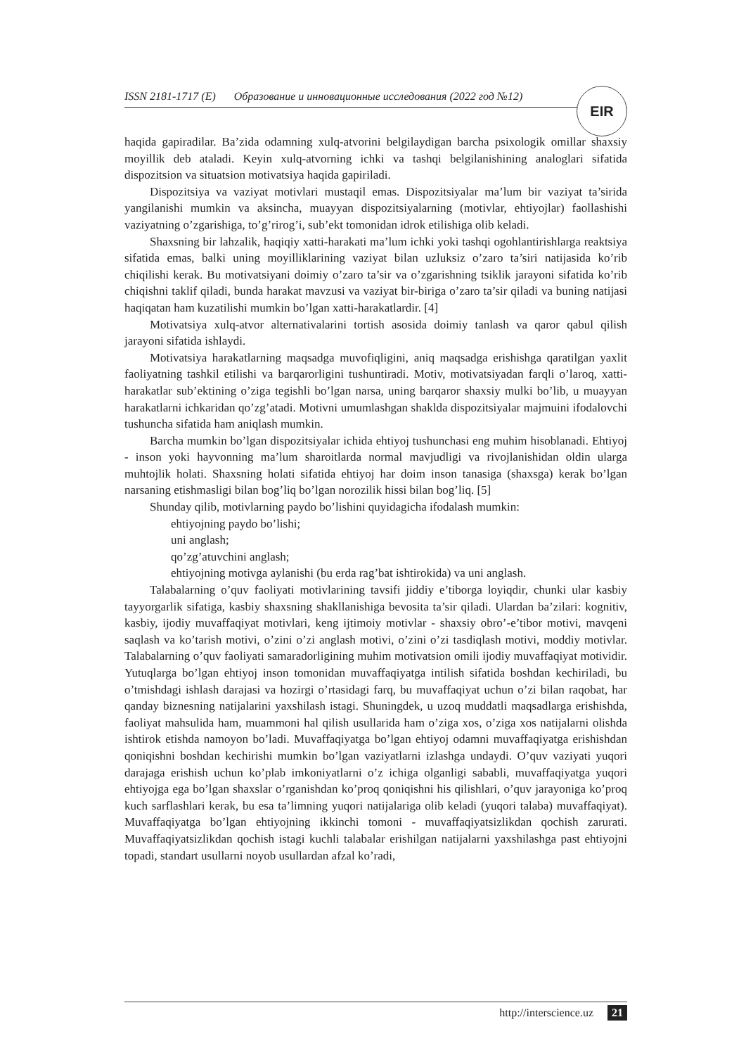ISSN 2181-1717 (E) Образование и инновационные исследования (2022 год №12) EIR
haqida gapiradilar. Ba’zida odamning xulq-atvorini belgilaydigan barcha psixologik omillar shaxsiy moyillik deb ataladi. Keyin xulq-atvorning ichki va tashqi belgilanishining analoglari sifatida dispozitsion va situatsion motivatsiya haqida gapiriladi.
Dispozitsiya va vaziyat motivlari mustaqil emas. Dispozitsiyalar ma’lum bir vaziyat ta’sirida yangilanishi mumkin va aksincha, muayyan dispozitsiyalarning (motivlar, ehtiyojlar) faollashishi vaziyatning o’zgarishiga, to’g’rirog’i, sub’ekt tomonidan idrok etilishiga olib keladi.
Shaxsning bir lahzalik, haqiqiy xatti-harakati ma’lum ichki yoki tashqi ogohlantirishlarga reaktsiya sifatida emas, balki uning moyilliklarining vaziyat bilan uzluksiz o’zaro ta’siri natijasida ko’rib chiqilishi kerak. Bu motivatsiyani doimiy o’zaro ta’sir va o’zgarishning tsiklik jarayoni sifatida ko’rib chiqishni taklif qiladi, bunda harakat mavzusi va vaziyat bir-biriga o’zaro ta’sir qiladi va buning natijasi haqiqatan ham kuzatilishi mumkin bo’lgan xatti-harakatlardir. [4]
Motivatsiya xulq-atvor alternativalarini tortish asosida doimiy tanlash va qaror qabul qilish jarayoni sifatida ishlaydi.
Motivatsiya harakatlarning maqsadga muvofiqligini, aniq maqsadga erishishga qaratilgan yaxlit faoliyatning tashkil etilishi va barqarorligini tushuntiradi. Motiv, motivatsiyadan farqli o’laroq, xatti-harakatlar sub’ektining o’ziga tegishli bo’lgan narsa, uning barqaror shaxsiy mulki bo’lib, u muayyan harakatlarni ichkaridan qo’zg’atadi. Motivni umumlashgan shaklda dispozitsiyalar majmuini ifodalovchi tushuncha sifatida ham aniqlash mumkin.
Barcha mumkin bo’lgan dispozitsiyalar ichida ehtiyoj tushunchasi eng muhim hisoblanadi. Ehtiyoj - inson yoki hayvonning ma’lum sharoitlarda normal mavjudligi va rivojlanishidan oldin ularga muhtojlik holati. Shaxsning holati sifatida ehtiyoj har doim inson tanasiga (shaxsga) kerak bo’lgan narsaning etishmasligi bilan bog’liq bo’lgan norozilik hissi bilan bog’liq. [5]
Shunday qilib, motivlarning paydo bo’lishini quyidagicha ifodalash mumkin:
ehtiyojning paydo bo’lishi;
uni anglash;
qo’zg’atuvchini anglash;
ehtiyojning motivga aylanishi (bu erda rag’bat ishtirokida) va uni anglash.
Talabalarning o’quv faoliyati motivlarining tavsifi jiddiy e’tiborga loyiqdir, chunki ular kasbiy tayyorgarlik sifatiga, kasbiy shaxsning shakllanishiga bevosita ta’sir qiladi. Ulardan ba’zilari: kognitiv, kasbiy, ijodiy muvaffaqiyat motivlari, keng ijtimoiy motivlar - shaxsiy obro’-e’tibor motivi, mavqeni saqlash va ko’tarish motivi, o’zini o’zi anglash motivi, o’zini o’zi tasdiqlash motivi, moddiy motivlar. Talabalarning o’quv faoliyati samaradorligining muhim motivatsion omili ijodiy muvaffaqiyat motividir. Yutuqlarga bo’lgan ehtiyoj inson tomonidan muvaffaqiyatga intilish sifatida boshdan kechiriladi, bu o’tmishdagi ishlash darajasi va hozirgi o’rtasidagi farq, bu muvaffaqiyat uchun o’zi bilan raqobat, har qanday biznesning natijalarini yaxshilash istagi. Shuningdek, u uzoq muddatli maqsadlarga erishishda, faoliyat mahsulida ham, muammoni hal qilish usullarida ham o’ziga xos, o’ziga xos natijalarni olishda ishtirok etishda namoyon bo’ladi. Muvaffaqiyatga bo’lgan ehtiyoj odamni muvaffaqiyatga erishishdan qoniqishni boshdan kechirishi mumkin bo’lgan vaziyatlarni izlashga undaydi. O’quv vaziyati yuqori darajaga erishish uchun ko’plab imkoniyatlarni o’z ichiga olganligi sababli, muvaffaqiyatga yuqori ehtiyojga ega bo’lgan shaxslar o’rganishdan ko’proq qoniqishni his qilishlari, o’quv jarayoniga ko’proq kuch sarflashlari kerak, bu esa ta’limning yuqori natijalariga olib keladi (yuqori talaba) muvaffaqiyat). Muvaffaqiyatga bo’lgan ehtiyojning ikkinchi tomoni - muvaffaqiyatsizlikdan qochish zarurati. Muvaffaqiyatsizlikdan qochish istagi kuchli talabalar erishilgan natijalarni yaxshilashga past ehtiyojni topadi, standart usullarni noyob usullardan afzal ko’radi,
http://interscience.uz 21